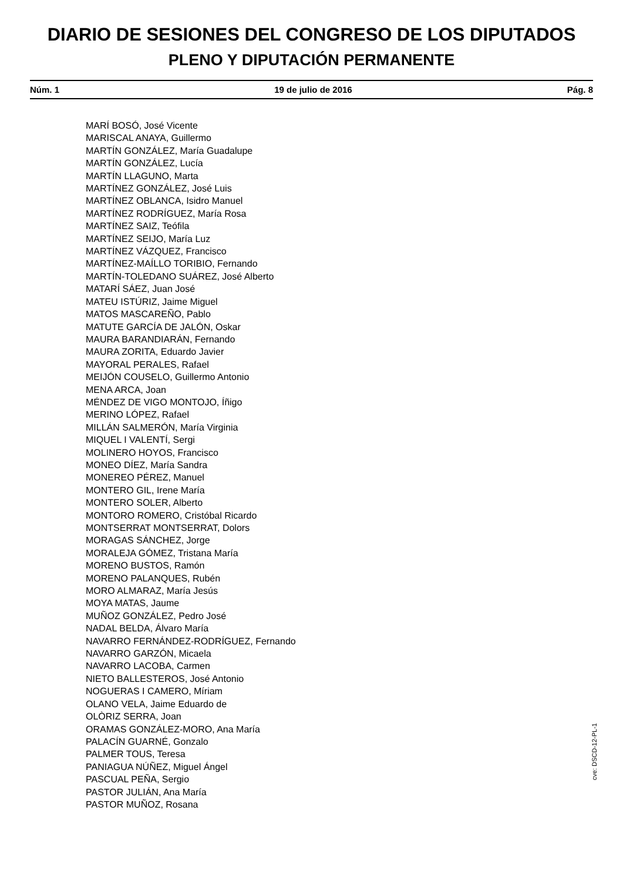DIARIO DE SESIONES DEL CONGRESO DE LOS DIPUTADOS
PLENO Y DIPUTACIÓN PERMANENTE
Núm. 1 19 de julio de 2016 Pág. 8
MARÍ BOSÓ, José Vicente
MARISCAL ANAYA, Guillermo
MARTÍN GONZÁLEZ, María Guadalupe
MARTÍN GONZÁLEZ, Lucía
MARTÍN LLAGUNO, Marta
MARTÍNEZ GONZÁLEZ, José Luis
MARTÍNEZ OBLANCA, Isidro Manuel
MARTÍNEZ RODRÍGUEZ, María Rosa
MARTÍNEZ SAIZ, Teófila
MARTÍNEZ SEIJO, María Luz
MARTÍNEZ VÁZQUEZ, Francisco
MARTÍNEZ-MAÍLLO TORIBIO, Fernando
MARTÍN-TOLEDANO SUÁREZ, José Alberto
MATARÍ SÁEZ, Juan José
MATEU ISTÚRIZ, Jaime Miguel
MATOS MASCAREÑO, Pablo
MATUTE GARCÍA DE JALÓN, Oskar
MAURA BARANDIARÁN, Fernando
MAURA ZORITA, Eduardo Javier
MAYORAL PERALES, Rafael
MEIJÓN COUSELO, Guillermo Antonio
MENA ARCA, Joan
MÉNDEZ DE VIGO MONTOJO, Íñigo
MERINO LÓPEZ, Rafael
MILLÁN SALMERÓN, María Virginia
MIQUEL I VALENTÍ, Sergi
MOLINERO HOYOS, Francisco
MONEO DÍEZ, María Sandra
MONEREO PÉREZ, Manuel
MONTERO GIL, Irene María
MONTERO SOLER, Alberto
MONTORO ROMERO, Cristóbal Ricardo
MONTSERRAT MONTSERRAT, Dolors
MORAGAS SÁNCHEZ, Jorge
MORALEJA GÓMEZ, Tristana María
MORENO BUSTOS, Ramón
MORENO PALANQUES, Rubén
MORO ALMARAZ, María Jesús
MOYA MATAS, Jaume
MUÑOZ GONZÁLEZ, Pedro José
NADAL BELDA, Álvaro María
NAVARRO FERNÁNDEZ-RODRÍGUEZ, Fernando
NAVARRO GARZÓN, Micaela
NAVARRO LACOBA, Carmen
NIETO BALLESTEROS, José Antonio
NOGUERAS I CAMERO, Míriam
OLANO VELA, Jaime Eduardo de
OLÒRIZ SERRA, Joan
ORAMAS GONZÁLEZ-MORO, Ana María
PALACÍN GUARNÉ, Gonzalo
PALMER TOUS, Teresa
PANIAGUA NÚÑEZ, Miguel Ángel
PASCUAL PEÑA, Sergio
PASTOR JULIÁN, Ana María
PASTOR MUÑOZ, Rosana
cve: DSCD-12-PL-1